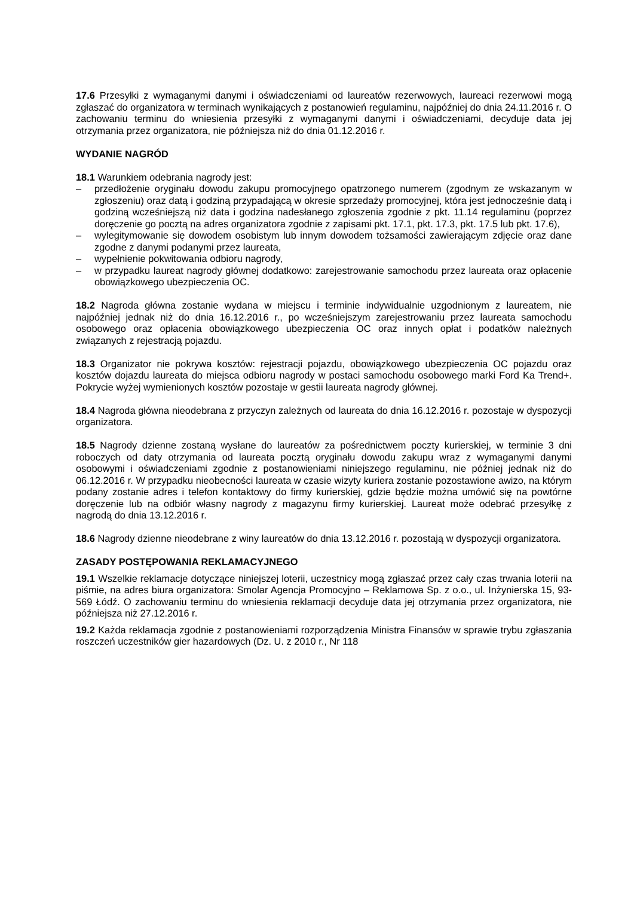17.6 Przesyłki z wymaganymi danymi i oświadczeniami od laureatów rezerwowych, laureaci rezerwowi mogą zgłaszać do organizatora w terminach wynikających z postanowień regulaminu, najpóźniej do dnia 24.11.2016 r. O zachowaniu terminu do wniesienia przesyłki z wymaganymi danymi i oświadczeniami, decyduje data jej otrzymania przez organizatora, nie późniejsza niż do dnia 01.12.2016 r.
WYDANIE NAGRÓD
18.1 Warunkiem odebrania nagrody jest:
– przedłożenie oryginału dowodu zakupu promocyjnego opatrzonego numerem (zgodnym ze wskazanym w zgłoszeniu) oraz datą i godziną przypadającą w okresie sprzedaży promocyjnej, która jest jednocześnie datą i godziną wcześniejszą niż data i godzina nadesłanego zgłoszenia zgodnie z pkt. 11.14 regulaminu (poprzez doręczenie go pocztą na adres organizatora zgodnie z zapisami pkt. 17.1, pkt. 17.3, pkt. 17.5 lub pkt. 17.6),
– wylegitymowanie się dowodem osobistym lub innym dowodem tożsamości zawierającym zdjęcie oraz dane zgodne z danymi podanymi przez laureata,
– wypełnienie pokwitowania odbioru nagrody,
– w przypadku laureat nagrody głównej dodatkowo: zarejestrowanie samochodu przez laureata oraz opłacenie obowiązkowego ubezpieczenia OC.
18.2 Nagroda główna zostanie wydana w miejscu i terminie indywidualnie uzgodnionym z laureatem, nie najpóźniej jednak niż do dnia 16.12.2016 r., po wcześniejszym zarejestrowaniu przez laureata samochodu osobowego oraz opłacenia obowiązkowego ubezpieczenia OC oraz innych opłat i podatków należnych związanych z rejestracją pojazdu.
18.3 Organizator nie pokrywa kosztów: rejestracji pojazdu, obowiązkowego ubezpieczenia OC pojazdu oraz kosztów dojazdu laureata do miejsca odbioru nagrody w postaci samochodu osobowego marki Ford Ka Trend+. Pokrycie wyżej wymienionych kosztów pozostaje w gestii laureata nagrody głównej.
18.4 Nagroda główna nieodebrana z przyczyn zależnych od laureata do dnia 16.12.2016 r. pozostaje w dyspozycji organizatora.
18.5 Nagrody dzienne zostaną wysłane do laureatów za pośrednictwem poczty kurierskiej, w terminie 3 dni roboczych od daty otrzymania od laureata pocztą oryginału dowodu zakupu wraz z wymaganymi danymi osobowymi i oświadczeniami zgodnie z postanowieniami niniejszego regulaminu, nie później jednak niż do 06.12.2016 r. W przypadku nieobecności laureata w czasie wizyty kuriera zostanie pozostawione awizo, na którym podany zostanie adres i telefon kontaktowy do firmy kurierskiej, gdzie będzie można umówić się na powtórne doręczenie lub na odbiór własny nagrody z magazynu firmy kurierskiej. Laureat może odebrać przesyłkę z nagrodą do dnia 13.12.2016 r.
18.6 Nagrody dzienne nieodebrane z winy laureatów do dnia 13.12.2016 r. pozostają w dyspozycji organizatora.
ZASADY POSTĘPOWANIA REKLAMACYJNEGO
19.1 Wszelkie reklamacje dotyczące niniejszej loterii, uczestnicy mogą zgłaszać przez cały czas trwania loterii na piśmie, na adres biura organizatora: Smolar Agencja Promocyjno – Reklamowa Sp. z o.o., ul. Inżynierska 15, 93-569 Łódź. O zachowaniu terminu do wniesienia reklamacji decyduje data jej otrzymania przez organizatora, nie późniejsza niż 27.12.2016 r.
19.2 Każda reklamacja zgodnie z postanowieniami rozporządzenia Ministra Finansów w sprawie trybu zgłaszania roszczeń uczestników gier hazardowych (Dz. U. z 2010 r., Nr 118